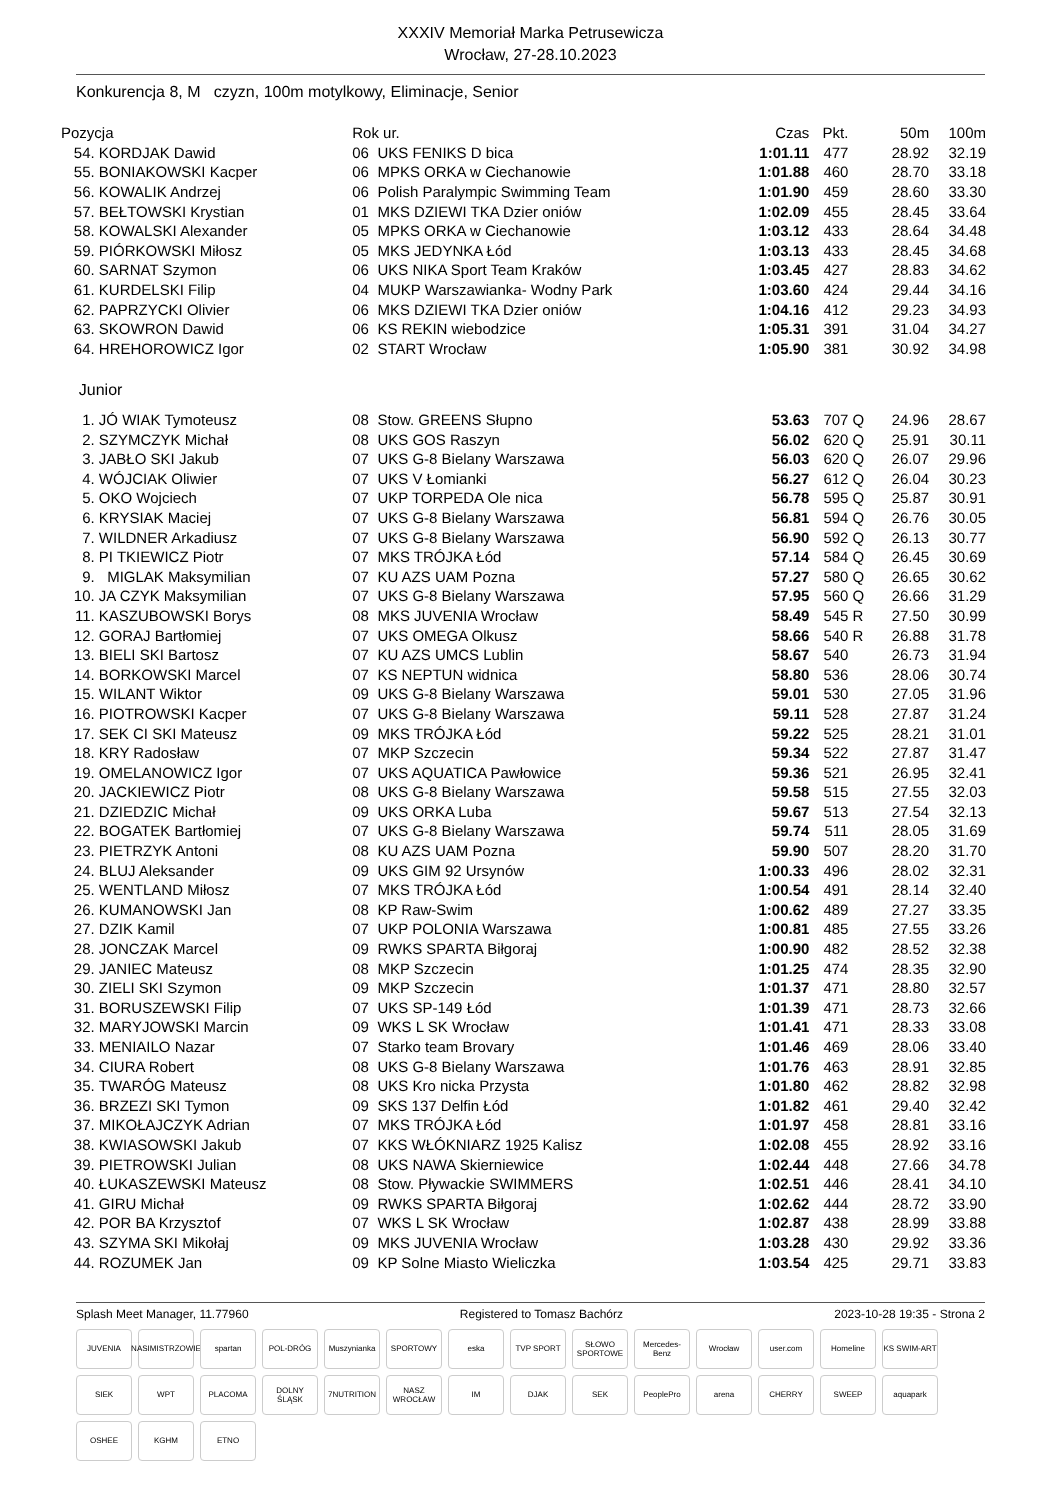XXXIV Memoriał Marka Petrusewicza
Wrocław, 27-28.10.2023
Konkurencja 8, M czyzn, 100m motylkowy, Eliminacje, Senior
| Pozycja | | Rok ur. | | Czas | Pkt. | | 50m | 100m |
| --- | --- | --- | --- | --- | --- | --- | --- | --- |
| 54. | KORDJAK Dawid | 06 | UKS FENIKS D bica | 1:01.11 | 477 | | 28.92 | 32.19 |
| 55. | BONIAKOWSKI Kacper | 06 | MPKS ORKA w Ciechanowie | 1:01.88 | 460 | | 28.70 | 33.18 |
| 56. | KOWALIK Andrzej | 06 | Polish Paralympic Swimming Team | 1:01.90 | 459 | | 28.60 | 33.30 |
| 57. | BEŁTOWSKI Krystian | 01 | MKS DZIEWI TKA Dzier oniów | 1:02.09 | 455 | | 28.45 | 33.64 |
| 58. | KOWALSKI Alexander | 05 | MPKS ORKA w Ciechanowie | 1:03.12 | 433 | | 28.64 | 34.48 |
| 59. | PIÓRKOWSKI Miłosz | 05 | MKS JEDYNKA Łód | 1:03.13 | 433 | | 28.45 | 34.68 |
| 60. | SARNAT Szymon | 06 | UKS NIKA Sport Team Kraków | 1:03.45 | 427 | | 28.83 | 34.62 |
| 61. | KURDELSKI Filip | 04 | MUKP Warszawianka- Wodny Park | 1:03.60 | 424 | | 29.44 | 34.16 |
| 62. | PAPRZYCKI Olivier | 06 | MKS DZIEWI TKA Dzier oniów | 1:04.16 | 412 | | 29.23 | 34.93 |
| 63. | SKOWRON Dawid | 06 | KS REKIN wiebodzice | 1:05.31 | 391 | | 31.04 | 34.27 |
| 64. | HREHOROWICZ Igor | 02 | START Wrocław | 1:05.90 | 381 | | 30.92 | 34.98 |
| Junior | | | | | | | | |
| 1. | JÓ WIAK Tymoteusz | 08 | Stow. GREENS Słupno | 53.63 | 707 | Q | 24.96 | 28.67 |
| 2. | SZYMCZYK Michał | 08 | UKS GOS Raszyn | 56.02 | 620 | Q | 25.91 | 30.11 |
| 3. | JABŁO SKI Jakub | 07 | UKS G-8 Bielany Warszawa | 56.03 | 620 | Q | 26.07 | 29.96 |
| 4. | WÓJCIAK Oliwier | 07 | UKS V Łomianki | 56.27 | 612 | Q | 26.04 | 30.23 |
| 5. | OKO Wojciech | 07 | UKP TORPEDA Ole nica | 56.78 | 595 | Q | 25.87 | 30.91 |
| 6. | KRYSIAK Maciej | 07 | UKS G-8 Bielany Warszawa | 56.81 | 594 | Q | 26.76 | 30.05 |
| 7. | WILDNER Arkadiusz | 07 | UKS G-8 Bielany Warszawa | 56.90 | 592 | Q | 26.13 | 30.77 |
| 8. | PI TKIEWICZ Piotr | 07 | MKS TRÓJKA Łód | 57.14 | 584 | Q | 26.45 | 30.69 |
| 9. | MIGLAK Maksymilian | 07 | KU AZS UAM Pozna | 57.27 | 580 | Q | 26.65 | 30.62 |
| 10. | JA CZYK Maksymilian | 07 | UKS G-8 Bielany Warszawa | 57.95 | 560 | Q | 26.66 | 31.29 |
| 11. | KASZUBOWSKI Borys | 08 | MKS JUVENIA Wrocław | 58.49 | 545 | R | 27.50 | 30.99 |
| 12. | GORAJ Bartłomiej | 07 | UKS OMEGA Olkusz | 58.66 | 540 | R | 26.88 | 31.78 |
| 13. | BIELI SKI Bartosz | 07 | KU AZS UMCS Lublin | 58.67 | 540 | | 26.73 | 31.94 |
| 14. | BORKOWSKI Marcel | 07 | KS NEPTUN widnica | 58.80 | 536 | | 28.06 | 30.74 |
| 15. | WILANT Wiktor | 09 | UKS G-8 Bielany Warszawa | 59.01 | 530 | | 27.05 | 31.96 |
| 16. | PIOTROWSKI Kacper | 07 | UKS G-8 Bielany Warszawa | 59.11 | 528 | | 27.87 | 31.24 |
| 17. | SEK CI SKI Mateusz | 09 | MKS TRÓJKA Łód | 59.22 | 525 | | 28.21 | 31.01 |
| 18. | KRY Radosław | 07 | MKP Szczecin | 59.34 | 522 | | 27.87 | 31.47 |
| 19. | OMELANOWICZ Igor | 07 | UKS AQUATICA Pawłowice | 59.36 | 521 | | 26.95 | 32.41 |
| 20. | JACKIEWICZ Piotr | 08 | UKS G-8 Bielany Warszawa | 59.58 | 515 | | 27.55 | 32.03 |
| 21. | DZIEDZIC Michał | 09 | UKS ORKA Luba | 59.67 | 513 | | 27.54 | 32.13 |
| 22. | BOGATEK Bartłomiej | 07 | UKS G-8 Bielany Warszawa | 59.74 | 511 | | 28.05 | 31.69 |
| 23. | PIETRZYK Antoni | 08 | KU AZS UAM Pozna | 59.90 | 507 | | 28.20 | 31.70 |
| 24. | BLUJ Aleksander | 09 | UKS GIM 92 Ursynów | 1:00.33 | 496 | | 28.02 | 32.31 |
| 25. | WENTLAND Miłosz | 07 | MKS TRÓJKA Łód | 1:00.54 | 491 | | 28.14 | 32.40 |
| 26. | KUMANOWSKI Jan | 08 | KP Raw-Swim | 1:00.62 | 489 | | 27.27 | 33.35 |
| 27. | DZIK Kamil | 07 | UKP POLONIA Warszawa | 1:00.81 | 485 | | 27.55 | 33.26 |
| 28. | JONCZAK Marcel | 09 | RWKS SPARTA Biłgoraj | 1:00.90 | 482 | | 28.52 | 32.38 |
| 29. | JANIEC Mateusz | 08 | MKP Szczecin | 1:01.25 | 474 | | 28.35 | 32.90 |
| 30. | ZIELI SKI Szymon | 09 | MKP Szczecin | 1:01.37 | 471 | | 28.80 | 32.57 |
| 31. | BORUSZEWSKI Filip | 07 | UKS SP-149 Łód | 1:01.39 | 471 | | 28.73 | 32.66 |
| 32. | MARYJOWSKI Marcin | 09 | WKS L SK Wrocław | 1:01.41 | 471 | | 28.33 | 33.08 |
| 33. | MENIAILO Nazar | 07 | Starko team Brovary | 1:01.46 | 469 | | 28.06 | 33.40 |
| 34. | CIURA Robert | 08 | UKS G-8 Bielany Warszawa | 1:01.76 | 463 | | 28.91 | 32.85 |
| 35. | TWARÓG Mateusz | 08 | UKS Kro nicka Przysta | 1:01.80 | 462 | | 28.82 | 32.98 |
| 36. | BRZEZI SKI Tymon | 09 | SKS 137 Delfin Łód | 1:01.82 | 461 | | 29.40 | 32.42 |
| 37. | MIKOŁAJCZYK Adrian | 07 | MKS TRÓJKA Łód | 1:01.97 | 458 | | 28.81 | 33.16 |
| 38. | KWIASOWSKI Jakub | 07 | KKS WŁÓKNIARZ 1925 Kalisz | 1:02.08 | 455 | | 28.92 | 33.16 |
| 39. | PIETROWSKI Julian | 08 | UKS NAWA Skierniewice | 1:02.44 | 448 | | 27.66 | 34.78 |
| 40. | ŁUKASZEWSKI Mateusz | 08 | Stow. Pływackie SWIMMERS | 1:02.51 | 446 | | 28.41 | 34.10 |
| 41. | GIRU Michał | 09 | RWKS SPARTA Biłgoraj | 1:02.62 | 444 | | 28.72 | 33.90 |
| 42. | POR BA Krzysztof | 07 | WKS L SK Wrocław | 1:02.87 | 438 | | 28.99 | 33.88 |
| 43. | SZYMA SKI Mikołaj | 09 | MKS JUVENIA Wrocław | 1:03.28 | 430 | | 29.92 | 33.36 |
| 44. | ROZUMEK Jan | 09 | KP Solne Miasto Wieliczka | 1:03.54 | 425 | | 29.71 | 33.83 |
Splash Meet Manager, 11.77960 Registered to Tomasz Bachórz 2023-10-28 19:35 - Strona 2
JUVENIA NASIMISTRZOWIE spartan POL-DRÓG Muszynianka SPORTOWY eska TVP SPORT SŁOWO SPORTOWE Mercedes-Benz Wrocław user.com Homeline KS SWIM-ART SIEK WPT PLACOMA DOLNY ŚLĄSK 7NUTRITION NASZ WROCŁAW IM DJAK SEK PeoplePro arena CHERRY SWEEP aquapark OSHEE KGHM ETNO